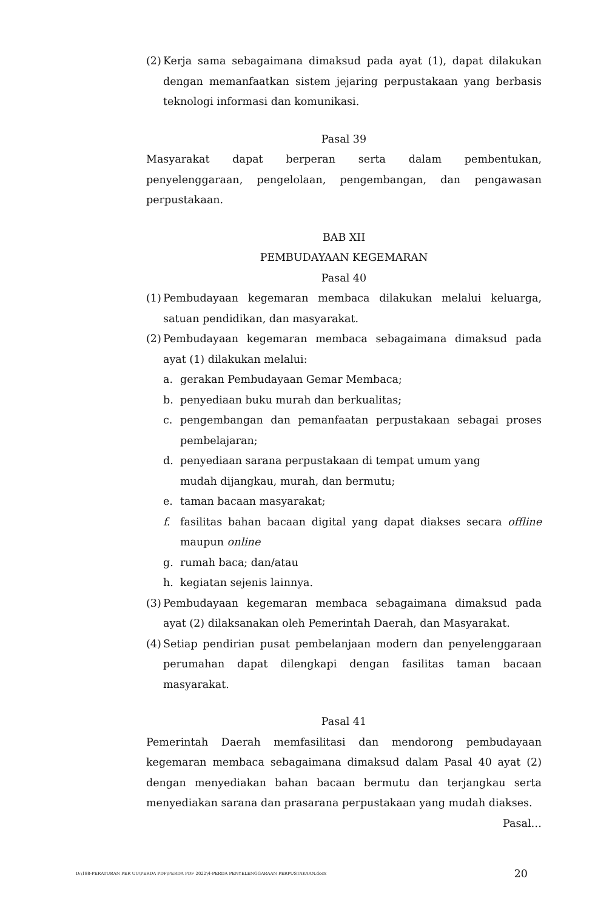(2)
Kerja sama sebagaimana dimaksud pada ayat (1), dapat dilakukan dengan memanfaatkan sistem jejaring perpustakaan yang berbasis teknologi informasi dan komunikasi.
Pasal 39
Masyarakat dapat berperan serta dalam pembentukan, penyelenggaraan, pengelolaan, pengembangan, dan pengawasan perpustakaan.
BAB XII
PEMBUDAYAAN KEGEMARAN
Pasal 40
(1)
Pembudayaan kegemaran membaca dilakukan melalui keluarga, satuan pendidikan, dan masyarakat.
(2)
Pembudayaan kegemaran membaca sebagaimana dimaksud pada ayat (1) dilakukan melalui:
a. gerakan Pembudayaan Gemar Membaca;
b. penyediaan buku murah dan berkualitas;
c. pengembangan dan pemanfaatan perpustakaan sebagai proses pembelajaran;
d. penyediaan sarana perpustakaan di tempat umum yang
mudah dijangkau, murah, dan bermutu;
e. taman bacaan masyarakat;
f. fasilitas bahan bacaan digital yang dapat diakses secara offline maupun online
g. rumah baca; dan/atau
h. kegiatan sejenis lainnya.
(3)
Pembudayaan kegemaran membaca sebagaimana dimaksud pada ayat (2) dilaksanakan oleh Pemerintah Daerah, dan Masyarakat.
(4)
Setiap pendirian pusat pembelanjaan modern dan penyelenggaraan perumahan dapat dilengkapi dengan fasilitas taman bacaan masyarakat.
Pasal 41
Pemerintah Daerah memfasilitasi dan mendorong pembudayaan kegemaran membaca sebagaimana dimaksud dalam Pasal 40 ayat (2) dengan menyediakan bahan bacaan bermutu dan terjangkau serta menyediakan sarana dan prasarana perpustakaan yang mudah diakses.
Pasal…
D:\188-PERATURAN PER UU\PERDA PDF\PERDA PDF 2022\4-PERDA PENYELENGGARAAN PERPUSTAKAAN.docx 20